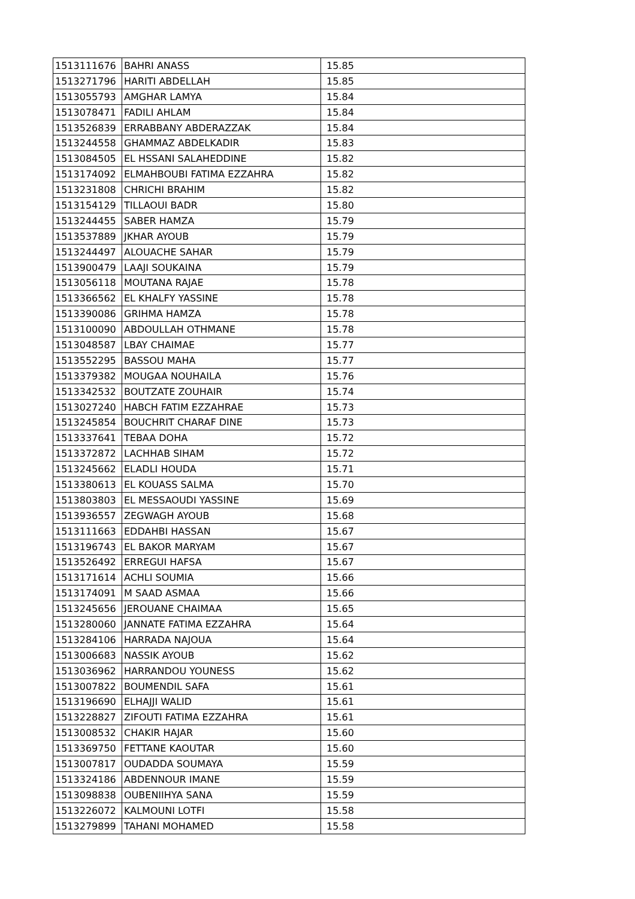| 1513111676 | BAHRI ANASS | 15.85 |
| 1513271796 | HARITI ABDELLAH | 15.85 |
| 1513055793 | AMGHAR LAMYA | 15.84 |
| 1513078471 | FADILI AHLAM | 15.84 |
| 1513526839 | ERRABBANY ABDERAZZAK | 15.84 |
| 1513244558 | GHAMMAZ ABDELKADIR | 15.83 |
| 1513084505 | EL HSSANI SALAHEDDINE | 15.82 |
| 1513174092 | ELMAHBOUBI FATIMA EZZAHRA | 15.82 |
| 1513231808 | CHRICHI BRAHIM | 15.82 |
| 1513154129 | TILLAOUI BADR | 15.80 |
| 1513244455 | SABER HAMZA | 15.79 |
| 1513537889 | JKHAR AYOUB | 15.79 |
| 1513244497 | ALOUACHE SAHAR | 15.79 |
| 1513900479 | LAAJI SOUKAINA | 15.79 |
| 1513056118 | MOUTANA RAJAE | 15.78 |
| 1513366562 | EL KHALFY YASSINE | 15.78 |
| 1513390086 | GRIHMA HAMZA | 15.78 |
| 1513100090 | ABDOULLAH OTHMANE | 15.78 |
| 1513048587 | LBAY CHAIMAE | 15.77 |
| 1513552295 | BASSOU MAHA | 15.77 |
| 1513379382 | MOUGAA NOUHAILA | 15.76 |
| 1513342532 | BOUTZATE ZOUHAIR | 15.74 |
| 1513027240 | HABCH FATIM EZZAHRAE | 15.73 |
| 1513245854 | BOUCHRIT CHARAF DINE | 15.73 |
| 1513337641 | TEBAA DOHA | 15.72 |
| 1513372872 | LACHHAB SIHAM | 15.72 |
| 1513245662 | ELADLI HOUDA | 15.71 |
| 1513380613 | EL KOUASS SALMA | 15.70 |
| 1513803803 | EL MESSAOUDI YASSINE | 15.69 |
| 1513936557 | ZEGWAGH AYOUB | 15.68 |
| 1513111663 | EDDAHBI HASSAN | 15.67 |
| 1513196743 | EL BAKOR MARYAM | 15.67 |
| 1513526492 | ERREGUI HAFSA | 15.67 |
| 1513171614 | ACHLI SOUMIA | 15.66 |
| 1513174091 | M SAAD ASMAA | 15.66 |
| 1513245656 | JEROUANE CHAIMAA | 15.65 |
| 1513280060 | JANNATE FATIMA EZZAHRA | 15.64 |
| 1513284106 | HARRADA NAJOUA | 15.64 |
| 1513006683 | NASSIK AYOUB | 15.62 |
| 1513036962 | HARRANDOU YOUNESS | 15.62 |
| 1513007822 | BOUMENDIL SAFA | 15.61 |
| 1513196690 | ELHAJJI WALID | 15.61 |
| 1513228827 | ZIFOUTI FATIMA EZZAHRA | 15.61 |
| 1513008532 | CHAKIR HAJAR | 15.60 |
| 1513369750 | FETTANE KAOUTAR | 15.60 |
| 1513007817 | OUDADDA SOUMAYA | 15.59 |
| 1513324186 | ABDENNOUR IMANE | 15.59 |
| 1513098838 | OUBENIIHYA SANA | 15.59 |
| 1513226072 | KALMOUNI LOTFI | 15.58 |
| 1513279899 | TAHANI MOHAMED | 15.58 |